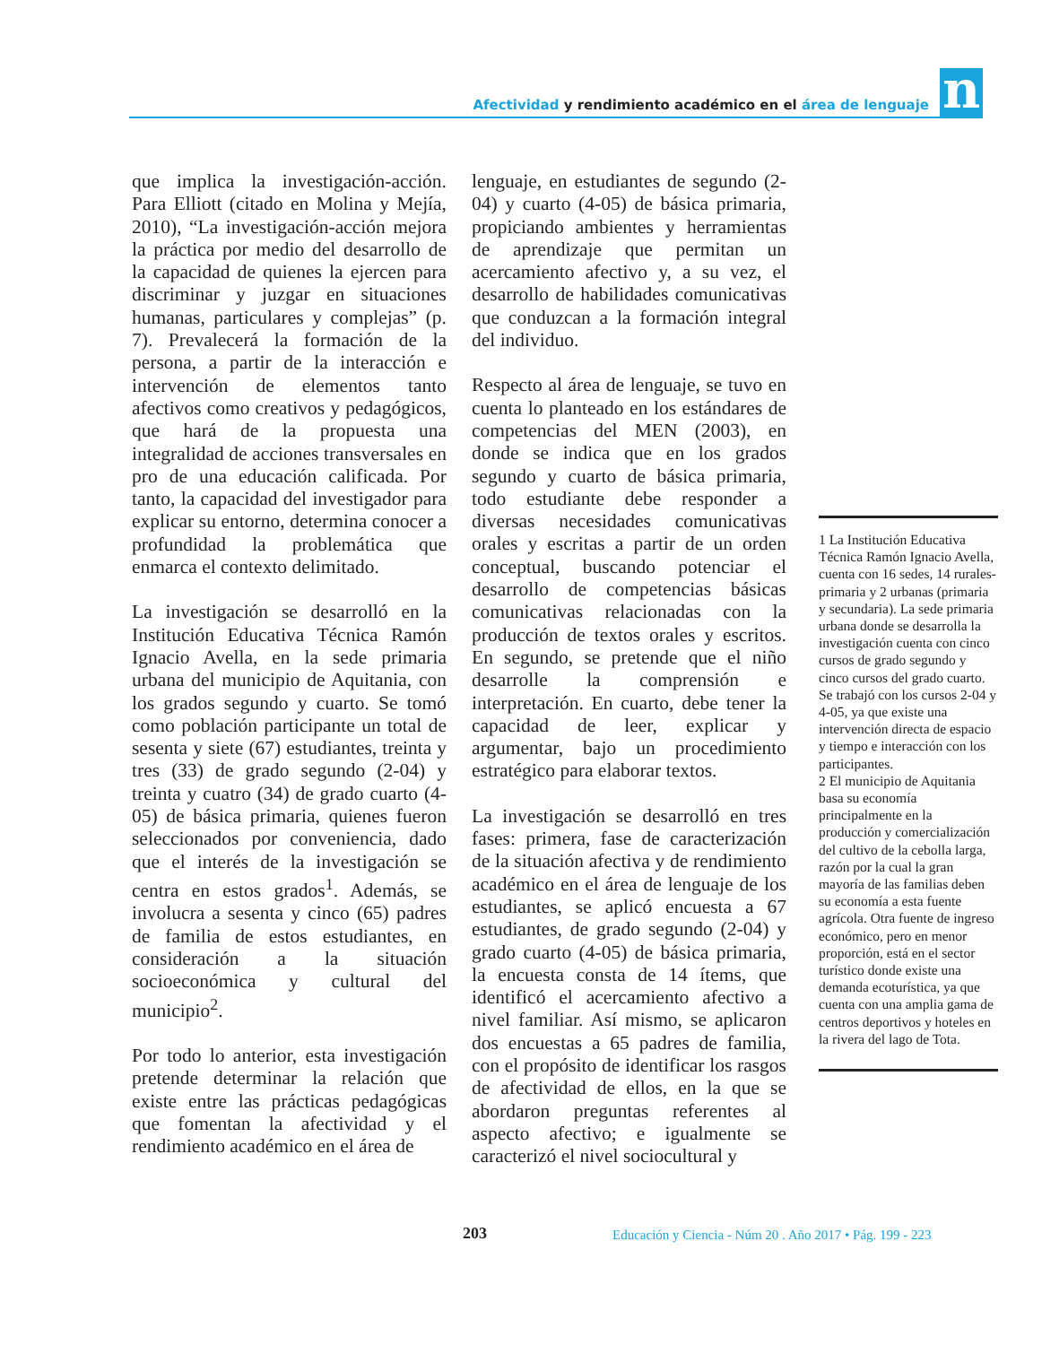Afectividad y rendimiento académico en el área de lenguaje
n
que implica la investigación-acción. Para Elliott (citado en Molina y Mejía, 2010), “La investigación-acción mejora la práctica por medio del desarrollo de la capacidad de quienes la ejercen para discriminar y juzgar en situaciones humanas, particulares y complejas” (p. 7). Prevalecerá la formación de la persona, a partir de la interacción e intervención de elementos tanto afectivos como creativos y pedagógicos, que hará de la propuesta una integralidad de acciones transversales en pro de una educación calificada. Por tanto, la capacidad del investigador para explicar su entorno, determina conocer a profundidad la problemática que enmarca el contexto delimitado.
La investigación se desarrolló en la Institución Educativa Técnica Ramón Ignacio Avella, en la sede primaria urbana del municipio de Aquitania, con los grados segundo y cuarto. Se tomó como población participante un total de sesenta y siete (67) estudiantes, treinta y tres (33) de grado segundo (2-04) y treinta y cuatro (34) de grado cuarto (4-05) de básica primaria, quienes fueron seleccionados por conveniencia, dado que el interés de la investigación se centra en estos grados<sup>1</sup>. Además, se involucra a sesenta y cinco (65) padres de familia de estos estudiantes, en consideración a la situación socioeconómica y cultural del municipio<sup>2</sup>.
Por todo lo anterior, esta investigación pretende determinar la relación que existe entre las prácticas pedagógicas que fomentan la afectividad y el rendimiento académico en el área de
lenguaje, en estudiantes de segundo (2-04) y cuarto (4-05) de básica primaria, propiciando ambientes y herramientas de aprendizaje que permitan un acercamiento afectivo y, a su vez, el desarrollo de habilidades comunicativas que conduzcan a la formación integral del individuo.
Respecto al área de lenguaje, se tuvo en cuenta lo planteado en los estándares de competencias del MEN (2003), en donde se indica que en los grados segundo y cuarto de básica primaria, todo estudiante debe responder a diversas necesidades comunicativas orales y escritas a partir de un orden conceptual, buscando potenciar el desarrollo de competencias básicas comunicativas relacionadas con la producción de textos orales y escritos. En segundo, se pretende que el niño desarrolle la comprensión e interpretación. En cuarto, debe tener la capacidad de leer, explicar y argumentar, bajo un procedimiento estratégico para elaborar textos.
La investigación se desarrolló en tres fases: primera, fase de caracterización de la situación afectiva y de rendimiento académico en el área de lenguaje de los estudiantes, se aplicó encuesta a 67 estudiantes, de grado segundo (2-04) y grado cuarto (4-05) de básica primaria, la encuesta consta de 14 ítems, que identificó el acercamiento afectivo a nivel familiar. Así mismo, se aplicaron dos encuestas a 65 padres de familia, con el propósito de identificar los rasgos de afectividad de ellos, en la que se abordaron preguntas referentes al aspecto afectivo; e igualmente se caracterizó el nivel sociocultural y
1 La Institución Educativa Técnica Ramón Ignacio Avella, cuenta con 16 sedes, 14 rurales-primaria y 2 urbanas (primaria y secundaria). La sede primaria urbana donde se desarrolla la investigación cuenta con cinco cursos de grado segundo y cinco cursos del grado cuarto. Se trabajó con los cursos 2-04 y 4-05, ya que existe una intervención directa de espacio y tiempo e interacción con los participantes.
2 El municipio de Aquitania basa su economía principalmente en la producción y comercialización del cultivo de la cebolla larga, razón por la cual la gran mayoría de las familias deben su economía a esta fuente agrícola. Otra fuente de ingreso económico, pero en menor proporción, está en el sector turístico donde existe una demanda ecoturística, ya que cuenta con una amplia gama de centros deportivos y hoteles en la rivera del lago de Tota.
203 Educación y Ciencia - Núm 20 . Año 2017 • Pág. 199 - 223